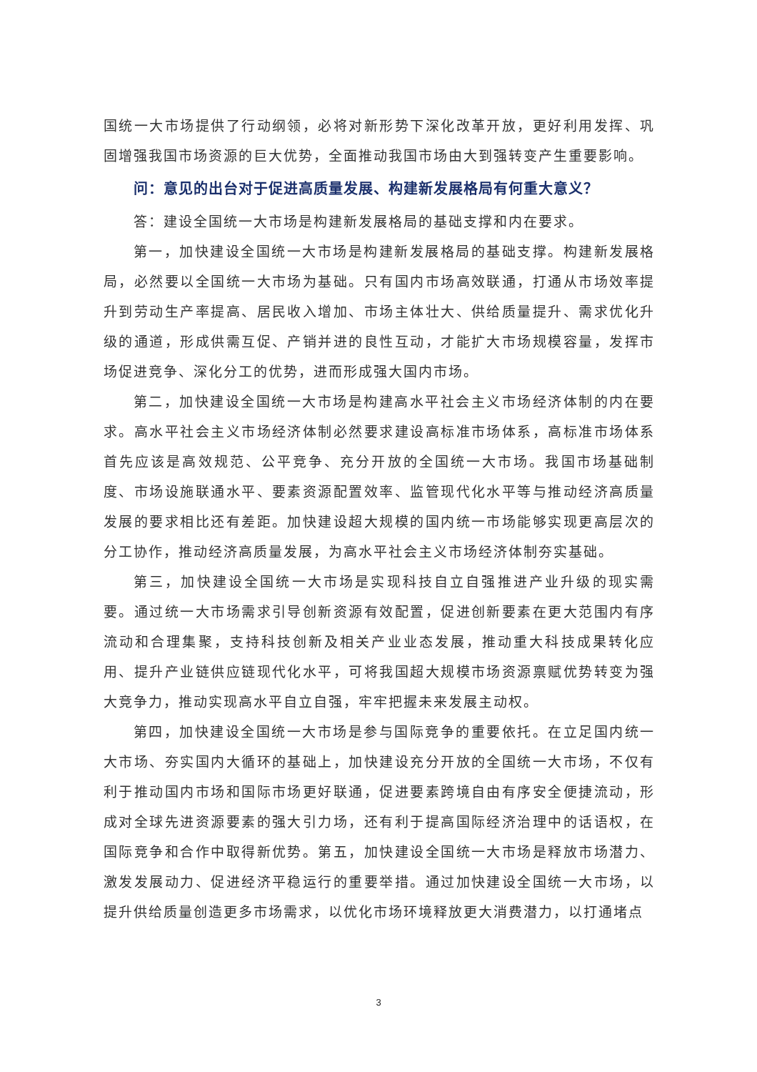国统一大市场提供了行动纲领，必将对新形势下深化改革开放，更好利用发挥、巩固增强我国市场资源的巨大优势，全面推动我国市场由大到强转变产生重要影响。
问：意见的出台对于促进高质量发展、构建新发展格局有何重大意义？
答：建设全国统一大市场是构建新发展格局的基础支撑和内在要求。
第一，加快建设全国统一大市场是构建新发展格局的基础支撑。构建新发展格局，必然要以全国统一大市场为基础。只有国内市场高效联通，打通从市场效率提升到劳动生产率提高、居民收入增加、市场主体壮大、供给质量提升、需求优化升级的通道，形成供需互促、产销并进的良性互动，才能扩大市场规模容量，发挥市场促进竞争、深化分工的优势，进而形成强大国内市场。
第二，加快建设全国统一大市场是构建高水平社会主义市场经济体制的内在要求。高水平社会主义市场经济体制必然要求建设高标准市场体系，高标准市场体系首先应该是高效规范、公平竞争、充分开放的全国统一大市场。我国市场基础制度、市场设施联通水平、要素资源配置效率、监管现代化水平等与推动经济高质量发展的要求相比还有差距。加快建设超大规模的国内统一市场能够实现更高层次的分工协作，推动经济高质量发展，为高水平社会主义市场经济体制夯实基础。
第三，加快建设全国统一大市场是实现科技自立自强推进产业升级的现实需要。通过统一大市场需求引导创新资源有效配置，促进创新要素在更大范围内有序流动和合理集聚，支持科技创新及相关产业业态发展，推动重大科技成果转化应用、提升产业链供应链现代化水平，可将我国超大规模市场资源禀赋优势转变为强大竞争力，推动实现高水平自立自强，牢牢把握未来发展主动权。
第四，加快建设全国统一大市场是参与国际竞争的重要依托。在立足国内统一大市场、夯实国内大循环的基础上，加快建设充分开放的全国统一大市场，不仅有利于推动国内市场和国际市场更好联通，促进要素跨境自由有序安全便捷流动，形成对全球先进资源要素的强大引力场，还有利于提高国际经济治理中的话语权，在国际竞争和合作中取得新优势。第五，加快建设全国统一大市场是释放市场潜力、激发发展动力、促进经济平稳运行的重要举措。通过加快建设全国统一大市场，以提升供给质量创造更多市场需求，以优化市场环境释放更大消费潜力，以打通堵点
3